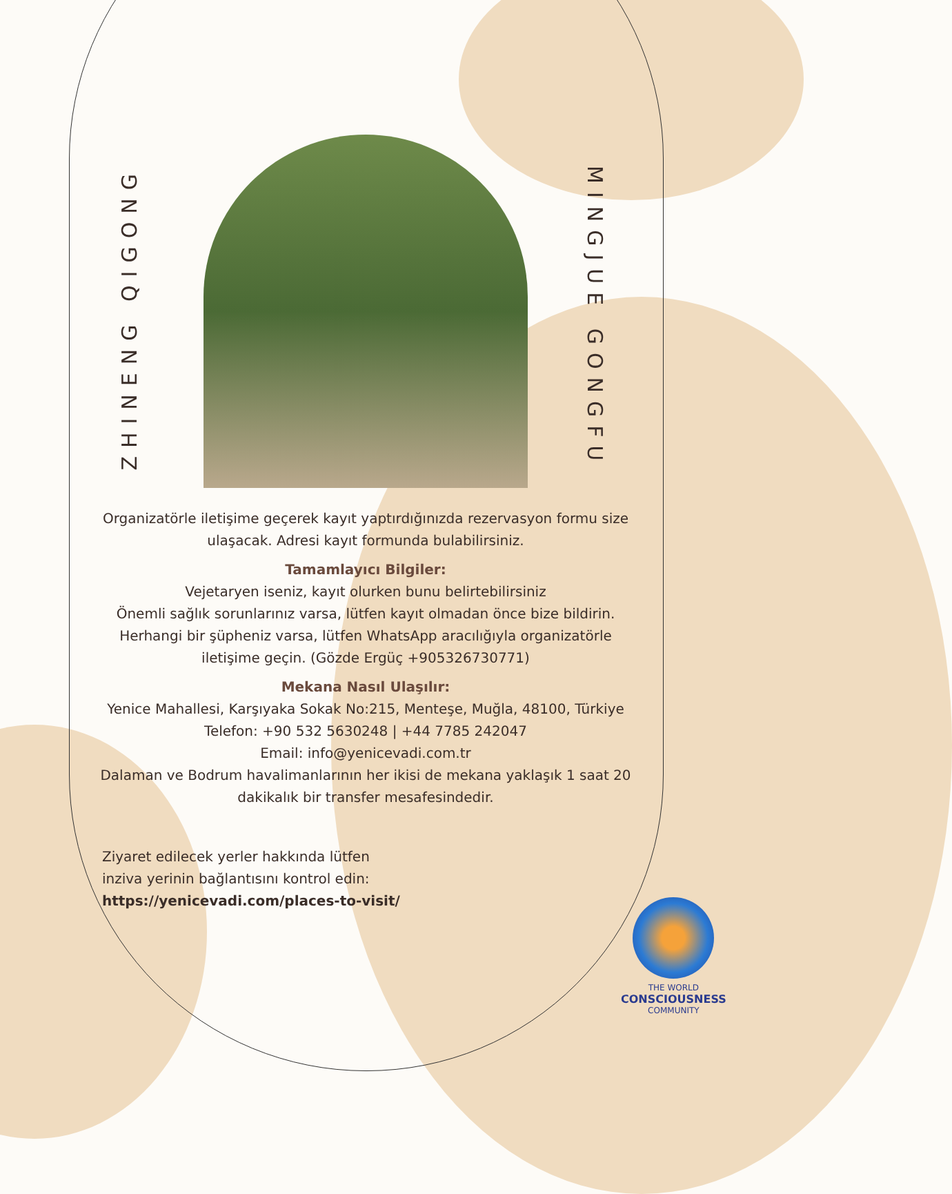ZHINENG QIGONG
MINGJUE GONGFU
Organizatörle iletişime geçerek kayıt yaptırdığınızda rezervasyon formu size ulaşacak. Adresi kayıt formunda bulabilirsiniz.
Tamamlayıcı Bilgiler:
Vejetaryen iseniz, kayıt olurken bunu belirtebilirsiniz
Önemli sağlık sorunlarınız varsa, lütfen kayıt olmadan önce bize bildirin.
Herhangi bir şüpheniz varsa, lütfen WhatsApp aracılığıyla organizatörle iletişime geçin. (Gözde Ergüç +905326730771)
Mekana Nasıl Ulaşılır:
Yenice Mahallesi, Karşıyaka Sokak No:215, Menteşe, Muğla, 48100, Türkiye
Telefon: +90 532 5630248 | +44 7785 242047
Email: info@yenicevadi.com.tr
Dalaman ve Bodrum havalimanlarının her ikisi de mekana yaklaşık 1 saat 20 dakikalık bir transfer mesafesindedir.
Ziyaret edilecek yerler hakkında lütfen
inziva yerinin bağlantısını kontrol edin:
https://yenicevadi.com/places-to-visit/
THE WORLD
CONSCIOUSNESS
COMMUNITY